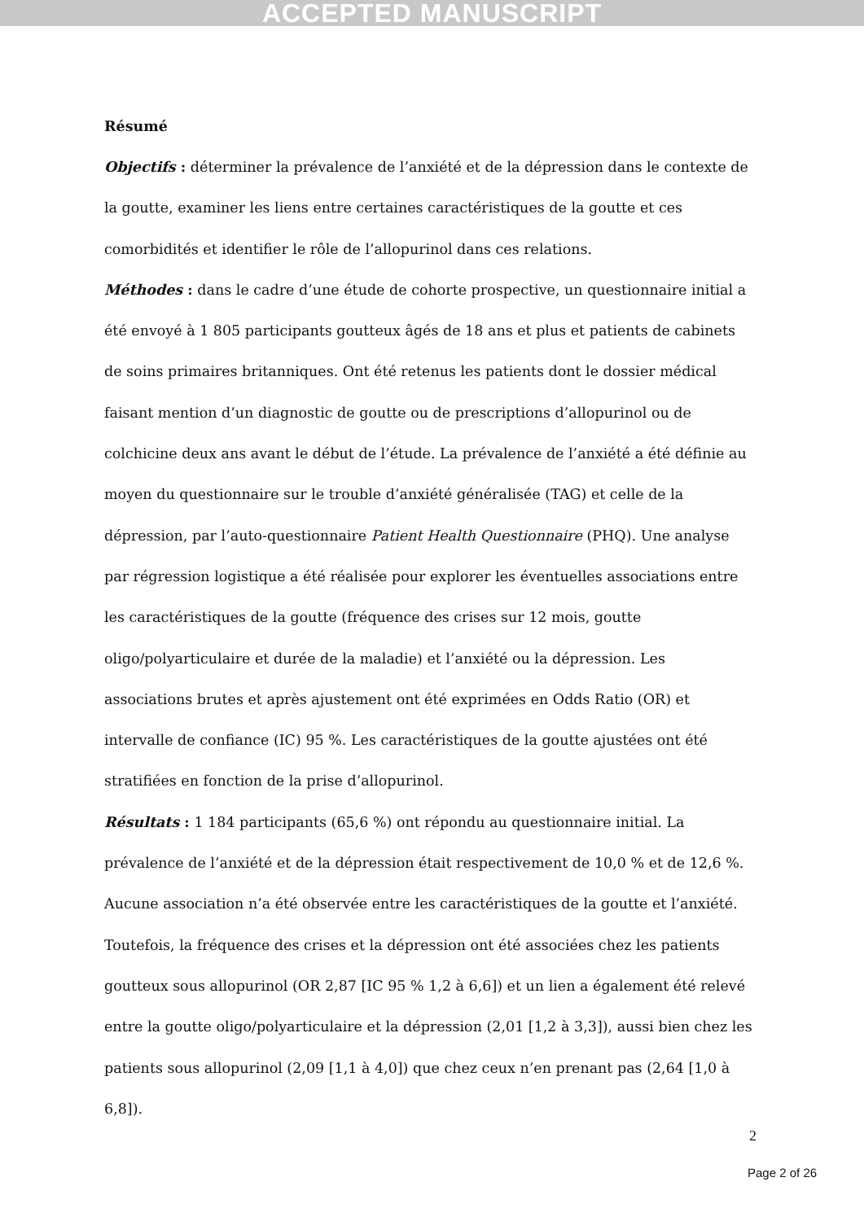ACCEPTED MANUSCRIPT
Résumé
Objectifs : déterminer la prévalence de l’anxiété et de la dépression dans le contexte de la goutte, examiner les liens entre certaines caractéristiques de la goutte et ces comorbidités et identifier le rôle de l’allopurinol dans ces relations.
Méthodes : dans le cadre d’une étude de cohorte prospective, un questionnaire initial a été envoyé à 1 805 participants goutteux âgés de 18 ans et plus et patients de cabinets de soins primaires britanniques. Ont été retenus les patients dont le dossier médical faisant mention d’un diagnostic de goutte ou de prescriptions d’allopurinol ou de colchicine deux ans avant le début de l’étude. La prévalence de l’anxiété a été définie au moyen du questionnaire sur le trouble d’anxiété généralisée (TAG) et celle de la dépression, par l’auto-questionnaire Patient Health Questionnaire (PHQ). Une analyse par régression logistique a été réalisée pour explorer les éventuelles associations entre les caractéristiques de la goutte (fréquence des crises sur 12 mois, goutte oligo/polyarticulaire et durée de la maladie) et l’anxiété ou la dépression. Les associations brutes et après ajustement ont été exprimées en Odds Ratio (OR) et intervalle de confiance (IC) 95 %. Les caractéristiques de la goutte ajustées ont été stratifiées en fonction de la prise d’allopurinol.
Résultats : 1 184 participants (65,6 %) ont répondu au questionnaire initial. La prévalence de l’anxiété et de la dépression était respectivement de 10,0 % et de 12,6 %. Aucune association n’a été observée entre les caractéristiques de la goutte et l’anxiété. Toutefois, la fréquence des crises et la dépression ont été associées chez les patients goutteux sous allopurinol (OR 2,87 [IC 95 % 1,2 à 6,6]) et un lien a également été relevé entre la goutte oligo/polyarticulaire et la dépression (2,01 [1,2 à 3,3]), aussi bien chez les patients sous allopurinol (2,09 [1,1 à 4,0]) que chez ceux n’en prenant pas (2,64 [1,0 à 6,8]).
2
Page 2 of 26